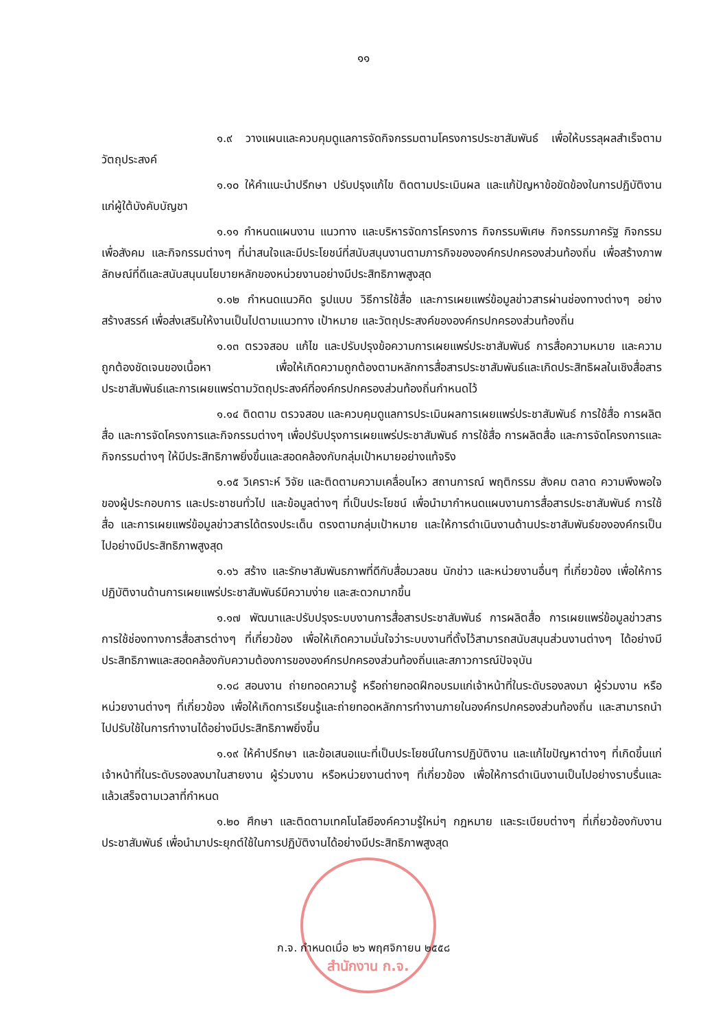๑๑
๑.๙ วางแผนและควบคุมดูแลการจัดกิจกรรมตามโครงการประชาสัมพันธ์ เพื่อให้บรรลุผลสำเร็จตามวัตถุประสงค์
๑.๑๐ ให้คำแนะนำปรึกษา ปรับปรุงแก้ไข ติดตามประเมินผล และแก้ปัญหาข้อขัดข้องในการปฏิบัติงานแก่ผู้ใต้บังคับบัญชา
๑.๑๑ กำหนดแผนงาน แนวทาง และบริหารจัดการโครงการ กิจกรรมพิเศษ กิจกรรมภาครัฐ กิจกรรมเพื่อสังคม และกิจกรรมต่างๆ ที่น่าสนใจและมีประโยชน์ที่สนับสนุนงานตามภารกิจขององค์กรปกครองส่วนท้องถิ่น เพื่อสร้างภาพลักษณ์ที่ดีและสนับสนุนนโยบายหลักของหน่วยงานอย่างมีประสิทธิภาพสูงสุด
๑.๑๒ กำหนดแนวคิด รูปแบบ วิธีการใช้สื่อ และการเผยแพร่ข้อมูลข่าวสารผ่านช่องทางต่างๆ อย่างสร้างสรรค์ เพื่อส่งเสริมให้งานเป็นไปตามแนวทาง เป้าหมาย และวัตถุประสงค์ขององค์กรปกครองส่วนท้องถิ่น
๑.๑๓ ตรวจสอบ แก้ไข และปรับปรุงข้อความการเผยแพร่ประชาสัมพันธ์ การสื่อความหมาย และความถูกต้องชัดเจนของเนื้อหา เพื่อให้เกิดความถูกต้องตามหลักการสื่อสารประชาสัมพันธ์และเกิดประสิทธิผลในเชิงสื่อสารประชาสัมพันธ์และการเผยแพร่ตามวัตถุประสงค์ที่องค์กรปกครองส่วนท้องถิ่นกำหนดไว้
๑.๑๔ ติดตาม ตรวจสอบ และควบคุมดูแลการประเมินผลการเผยแพร่ประชาสัมพันธ์ การใช้สื่อ การผลิตสื่อ และการจัดโครงการและกิจกรรมต่างๆ เพื่อปรับปรุงการเผยแพร่ประชาสัมพันธ์ การใช้สื่อ การผลิตสื่อ และการจัดโครงการและกิจกรรมต่างๆ ให้มีประสิทธิภาพยิ่งขึ้นและสอดคล้องกับกลุ่มเป้าหมายอย่างแท้จริง
๑.๑๕ วิเคราะห์ วิจัย และติดตามความเคลื่อนไหว สถานการณ์ พฤติกรรม สังคม ตลาด ความพึงพอใจของผู้ประกอบการ และประชาชนทั่วไป และข้อมูลต่างๆ ที่เป็นประโยชน์ เพื่อนำมากำหนดแผนงานการสื่อสารประชาสัมพันธ์ การใช้สื่อ และการเผยแพร่ข้อมูลข่าวสารได้ตรงประเด็น ตรงตามกลุ่มเป้าหมาย และให้การดำเนินงานด้านประชาสัมพันธ์ขององค์กรเป็นไปอย่างมีประสิทธิภาพสูงสุด
๑.๑๖ สร้าง และรักษาสัมพันธภาพที่ดีกับสื่อมวลชน นักข่าว และหน่วยงานอื่นๆ ที่เกี่ยวข้อง เพื่อให้การปฏิบัติงานด้านการเผยแพร่ประชาสัมพันธ์มีความง่าย และสะดวกมากขึ้น
๑.๑๗ พัฒนาและปรับปรุงระบบงานการสื่อสารประชาสัมพันธ์ การผลิตสื่อ การเผยแพร่ข้อมูลข่าวสาร การใช้ช่องทางการสื่อสารต่างๆ ที่เกี่ยวข้อง เพื่อให้เกิดความมั่นใจว่าระบบงานที่ตั้งไว้สามารถสนับสนุนส่วนงานต่างๆ ได้อย่างมีประสิทธิภาพและสอดคล้องกับความต้องการขององค์กรปกครองส่วนท้องถิ่นและสภาวการณ์ปัจจุบัน
๑.๑๘ สอนงาน ถ่ายทอดความรู้ หรือถ่ายทอดฝึกอบรมแก่เจ้าหน้าที่ในระดับรองลงมา ผู้ร่วมงาน หรือหน่วยงานต่างๆ ที่เกี่ยวข้อง เพื่อให้เกิดการเรียนรู้และถ่ายทอดหลักการทำงานภายในองค์กรปกครองส่วนท้องถิ่น และสามารถนำไปปรับใช้ในการทำงานได้อย่างมีประสิทธิภาพยิ่งขึ้น
๑.๑๙ ให้คำปรึกษา และข้อเสนอแนะที่เป็นประโยชน์ในการปฏิบัติงาน และแก้ไขปัญหาต่างๆ ที่เกิดขึ้นแก่เจ้าหน้าที่ในระดับรองลงมาในสายงาน ผู้ร่วมงาน หรือหน่วยงานต่างๆ ที่เกี่ยวข้อง เพื่อให้การดำเนินงานเป็นไปอย่างราบรื่นและแล้วเสร็จตามเวลาที่กำหนด
๑.๒๐ ศึกษา และติดตามเทคโนโลยีองค์ความรู้ใหม่ๆ กฎหมาย และระเบียบต่างๆ ที่เกี่ยวข้องกับงานประชาสัมพันธ์ เพื่อนำมาประยุกต์ใช้ในการปฏิบัติงานได้อย่างมีประสิทธิภาพสูงสุด
สำนักงาน ก.จ.
ก.จ. กำหนดเมื่อ ๒๖ พฤศจิกายน ๒๕๕๘